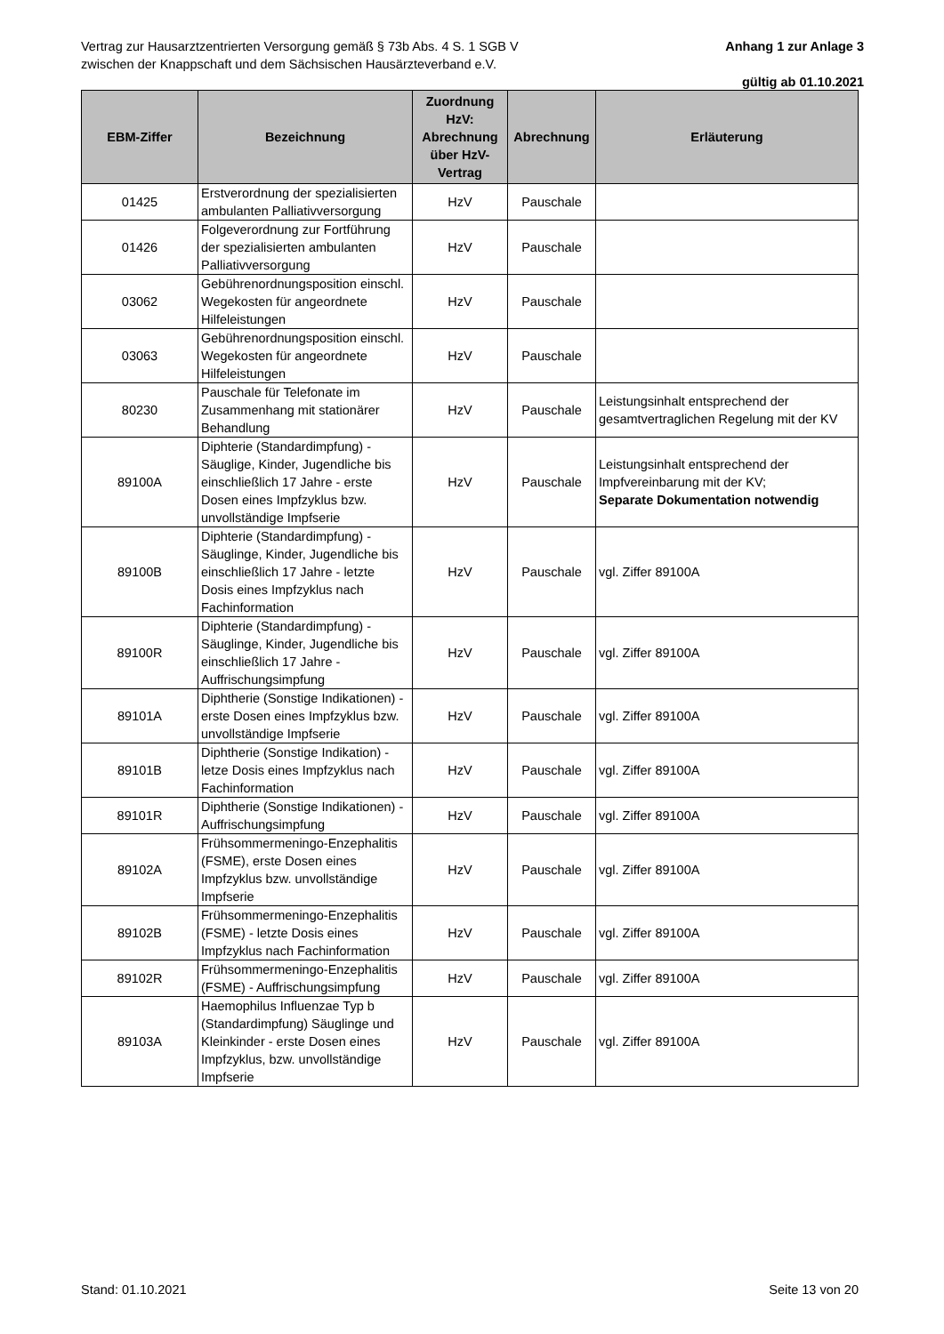Vertrag zur Hausarztzentrierten Versorgung gemäß § 73b Abs. 4 S. 1 SGB V
zwischen der Knappschaft und dem Sächsischen Hausärzteverband e.V. Anhang 1 zur Anlage 3
gültig ab 01.10.2021
| EBM-Ziffer | Bezeichnung | Zuordnung HzV: Abrechnung über HzV-Vertrag | Abrechnung | Erläuterung |
| --- | --- | --- | --- | --- |
| 01425 | Erstverordnung der spezialisierten ambulanten Palliativversorgung | HzV | Pauschale | |
| 01426 | Folgeverordnung zur Fortführung der spezialisierten ambulanten Palliativversorgung | HzV | Pauschale | |
| 03062 | Gebührenordnungsposition einschl. Wegekosten für angeordnete Hilfeleistungen | HzV | Pauschale | |
| 03063 | Gebührenordnungsposition einschl. Wegekosten für angeordnete Hilfeleistungen | HzV | Pauschale | |
| 80230 | Pauschale für Telefonate im Zusammenhang mit stationärer Behandlung | HzV | Pauschale | Leistungsinhalt entsprechend der gesamtvertraglichen Regelung mit der KV |
| 89100A | Diphterie (Standardimpfung) - Säuglige, Kinder, Jugendliche bis einschließlich 17 Jahre - erste Dosen eines Impfzyklus bzw. unvollständige Impfserie | HzV | Pauschale | Leistungsinhalt entsprechend der Impfvereinbarung mit der KV; Separate Dokumentation notwendig |
| 89100B | Diphterie (Standardimpfung) - Säuglinge, Kinder, Jugendliche bis einschließlich 17 Jahre - letzte Dosis eines Impfzyklus nach Fachinformation | HzV | Pauschale | vgl. Ziffer 89100A |
| 89100R | Diphterie (Standardimpfung) - Säuglinge, Kinder, Jugendliche bis einschließlich 17 Jahre - Auffrischungsimpfung | HzV | Pauschale | vgl. Ziffer 89100A |
| 89101A | Diphtherie (Sonstige Indikationen) - erste Dosen eines Impfzyklus bzw. unvollständige Impfserie | HzV | Pauschale | vgl. Ziffer 89100A |
| 89101B | Diphtherie (Sonstige Indikation) - letze Dosis eines Impfzyklus nach Fachinformation | HzV | Pauschale | vgl. Ziffer 89100A |
| 89101R | Diphtherie (Sonstige Indikationen) - Auffrischungsimpfung | HzV | Pauschale | vgl. Ziffer 89100A |
| 89102A | Frühsommermeningo-Enzephalitis (FSME), erste Dosen eines Impfzyklus bzw. unvollständige Impfserie | HzV | Pauschale | vgl. Ziffer 89100A |
| 89102B | Frühsommermeningo-Enzephalitis (FSME) - letzte Dosis eines Impfzyklus nach Fachinformation | HzV | Pauschale | vgl. Ziffer 89100A |
| 89102R | Frühsommermeningo-Enzephalitis (FSME) - Auffrischungsimpfung | HzV | Pauschale | vgl. Ziffer 89100A |
| 89103A | Haemophilus Influenzae Typ b (Standardimpfung) Säuglinge und Kleinkinder - erste Dosen eines Impfzyklus, bzw. unvollständige Impfserie | HzV | Pauschale | vgl. Ziffer 89100A |
Stand: 01.10.2021 Seite 13 von 20